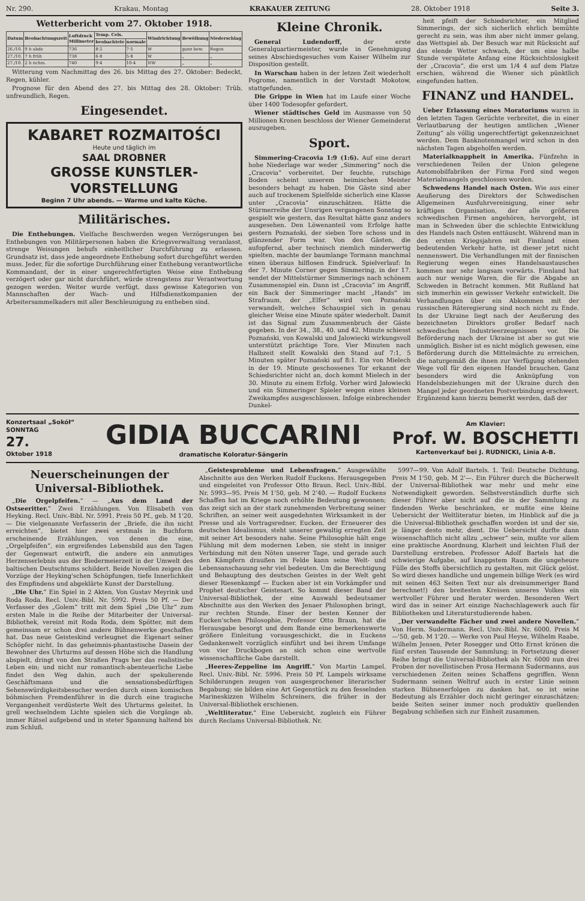Nr. 290. Krakau, Montag KRAKAUER ZEITUNG 28. Oktober 1918 Seite 3.
Wetterbericht vom 27. Oktober 1918.
| Datum | Beobachtungszeit | Luftdruck Millimeter | Temp. Cels. | | Windrichtung | Bewölkung | Niederschlag |
| --- | --- | --- | --- | --- | --- | --- | --- |
| | | | beobachtete | normale | | | |
| 26./10. | 9 h abds | 736 | 8·2 | 7·5 | W | ganz bew. | Regen |
| 27./10. | 7 h früh | 738 | 6·8 | 5·8 | W | „ | „ |
| 27./10. | 2 h nchm. | 740 | 9·4 | 10·4 | NW | „ | „ |
Witterung vom Nachmittag des 26. bis Mittag des 27. Oktober: Bedeckt, Regen, kühler.
Prognose für den Abend des 27. bis Mittag des 28. Oktober: Trüb, unfreundlich, Regen.
Eingesendet.
KABARET ROZMAITOŚCI
Heute und täglich im
SAAL DROBNER
GROSSE KUNSTLER-VORSTELLUNG
Beginn 7 Uhr abends. — Warme und kalte Küche.
Militärisches.
Die Enthebungen. Vielfache Beschwerden wegen Verzögerungen bei Enthebungen von Militärpersonen haben die Kriegsverwaltung veranlasst, strenge Weisungen behufs einheitlicher Durchführung zu erlassen. Grundsatz ist, dass jede angeordnete Enthebung sofort durchgeführt werden muss. Jeder, für die sofortige Durchführung einer Enthebung verantwortliche Kommandant, der in einer ungerechtfertigten Weise eine Enthebung verzögert oder gar nicht durchführt, würde strengstens zur Verantwortung gezogen werden. Weiter wurde verfügt, dass gewisse Kategorien von Mannschaften der Wach- und Hilfsdienstkompanien der Arbeitersammelkaders mit aller Beschleunigung zu entheben sind.
Kleine Chronik.
General Ludendorff, der erste Generalquartiermeister, wurde in Genehmigung seines Abschiedsgesuches vom Kaiser Wilhelm zur Disposition gestellt.
In Warschau haben in der letzen Zeit wiederholt Pogrome, namentlich in der Vorstadt Mokotow, stattgefunden.
Die Grippe in Wien hat im Laufe einer Woche über 1400 Todesopfer gefordert.
Wiener städtisches Geld im Ausmasse von 50 Millionen Kronen beschloss der Wiener Gemeinderat auszugeben.
Sport.
Simmering-Cracovia 1:9 (1:6). Auf eine derart hohe Niederlage war weder „Simmering“ noch die „Cracovia“ vorbereitet. Der feuchte, rutschige Boden scheint unserem heimischen Meister besonders behagt zu haben. Die Gäste sind aber auch auf trockenem Spielfelde sicherlich eine Klasse unter „Cracovia“ einzuschätzen. Hätte die Stürmerreihe der Unsrigen vergangenen Sonntag so gespielt wie gestern, das Resultat hätte ganz anders ausgesehen. Den Löwenanteil vom Erfolge hatte gestern Poznański, der sieben Tore schoss und in glänzender Form war. Von den Gästen, die aufopfernd, aber technisch ziemlich minderwertig spielten, machte der baumlange Tormann manchmal einen überaus hilflosen Eindruck. Spielverlauf: In der 7. Minute Corner gegen Simmering, in der 17. sendet der Mittelstürmer Simmerings nach schönem Zusammenspiel ein. Dann ist „Cracovia“ im Angriff, ein Back der Simmeringer macht „Hands“ im Strafraum, der „Elfer“ wird von Poznański verwandelt, welches Schauspiel sich in genau gleicher Weise eine Minute später wiederholt. Damit ist das Signal zum Zusammenbruch der Gäste gegeben. In der 34., 38., 40. und 42. Minute schiesst Poznański, von Kowalski und Jalowiecki wirkungsvoll unterstützt prächtige Tore. Vier Minuten nach Halbzeit stellt Kowalski den Stand auf 7:1, 5 Minuten später Poznański auf 8:1. Ein von Mielech in der 19. Minute geschossenes Tor erkannt der Schiedsrichter nicht an, doch kommt Mielech in der 30. Minute zu einem Erfolg. Vorher wird Jałowiecki und ein Simmeringer Spieler wegen eines kleinen Zweikampfes ausgeschlossen. Infolge einbrechender Dunkel-
heit pfeift der Schiedsrichter, ein Mitglied Simmerings, der sich sicherlich ehrlich bemühte gerecht zu sein, was ihm aber nicht immer gelang, das Wettspiel ab. Der Besuch war mit Rücksicht auf das elende Wetter schwach, der um eine halbe Stunde verspätete Anfang eine Rücksichtslosigkeit der „Cracovia“, die erst um 1/4 4 auf dem Platze erschien, während die Wiener sich pünktlich eingefunden hatten.
FINANZ und HANDEL.
Ueber Erlassung eines Moratoriums waren in den letzten Tagen Gerüchte verbreitet, die in einer Verlautbarung der heutigen amtlichen „Wiener Zeitung“ als völlig ungerechtfertigt gekennzeichnet werden. Dem Banknotenmangel wird schon in den nächsten Tagen abgeholfen werden.
Materialknappheit in Amerika. Fünfzehn in verschiedenen Teilen der Union gelegene Automobilfabriken der Firma Ford sind wegen Materialmangels geschlossen worden.
Schwedens Handel nach Osten. Wie aus einer Aeußerung des Direktors der Schwedischen Allgemeinen Ausfuhrvereinigung, einer sehr kräftigen Organisation, der alle größeren schwedischen Firmen angehören, hervorgeht, ist man in Schweden über die schlechte Entwicklung des Handels nach Osten enttäuscht. Während man in den ersten Kriegsjahren mit Finnland einen bedeutenden Verkehr hatte, ist dieser jetzt nicht nennenswert. Die Verhandlungen mit der finnischen Regierung wegen eines Handelsaustausches kommen nur sehr langsam vorwärts. Finnland hat auch nur wenige Waren, die für die Abgabe an Schweden in Betracht kommen. Mit Rußland hat sich immerhin ein gewisser Verkehr entwickelt. Die Verhandlungen über ein Abkommen mit der russischen Räteregierung sind noch nicht zu Ende. In der Ukraine liegt nach der Aeußerung des bezeichneten Direktors großer Bedarf nach schwedischen Industrieerzeugnissen vor. Die Beförderung nach der Ukraine ist aber so gut wie unmöglich. Bisher ist es nicht möglich gewesen, eine Beförderung durch die Mittelmächte zu erreichen, die naturgemäß die ihnen zur Verfügung stehenden Wege voll für den eigenen Handel brauchen. Ganz besonders wird die Anknüpfung von Handelsbeziehungen mit der Ukraine durch den Mangel jeder geordneten Postverbindung erschwert. Ergänzend kann hierzu bemerkt werden, daß der
Konzertsaal „Sokół“
SONNTAG
27.
Oktober 1918
GIDIA BUCCARINI
dramatische Koloratur-Sängerin
Am Klavier:
Prof. W. BOSCHETTI
Kartenverkauf bei J. RUDNICKI, Linia A-B.
Neuerscheinungen der Universal-Bibliothek.
„Die Orgelpfeifen.“ — „Aus dem Land der Ostseeritter.“ Zwei Erzählungen. Von Elisabeth von Heyking. Recl. Univ.-Bibl. Nr. 5991. Preis 50 Pf., geb. M 1'20. — Die vielgenannte Verfasserin der „Briefe, die ihn nicht erreichten“, bietet hier zwei erstmals in Buchform erscheinende Erzählungen, von denen die eine, „Orgelpfeifen“, ein ergreifendes Lebensbild aus den Tagen der Gegenwart entwirft, die andere ein anmutiges Herzenserlebnis aus der Biedermeierzeit in der Umwelt des baltischen Deutschtums schildert. Beide Novellen zeigen die Vorzüge der Heyking'schen Schöpfungen, tiefe Innerlichkeit des Empfindens und abgeklärte Kunst der Darstellung.
„Die Uhr.“ Ein Spiel in 2 Akten. Von Gustav Meyrink und Roda Roda. Recl. Univ.-Bibl. Nr. 5992. Preis 50 Pf. — Der Verfasser des „Golem“ tritt mit dem Spiel „Die Uhr“ zum ersten Male in die Reihe der Mitarbeiter der Universal-Bibliothek, vereint mit Roda Roda, dem Spötter, mit dem gemeinsam er schon drei andere Bühnenwerke geschaffen hat. Das neue Geisteskind verleugnet die Eigenart seiner Schöpfer nicht. In das geheimnis-phantastische Dasein der Bewohner des Uhrturms auf dessen Höhe sich die Handlung abspielt, dringt von den Straßen Prags her das realistische Leben ein; und nicht nur romantisch-abenteuerliche Liebe findet den Weg dahin, auch der spekulierende Geschäftsmann und die sensationsbedürftigen Sehenswürdigkeitsbesucher werden durch einen komischen böhmischen Fremdenführer in die durch eine tragische Vergangenheit verdüsterte Welt des Uhrturms geleitet. In grell wechselndem Lichte spielen sich die Vorgänge ab, immer Rätsel aufgebend und in steter Spannung haltend bis zum Schluß.
„Geistesprobleme und Lebensfragen.“ Ausgewählte Abschnitte aus den Werken Rudolf Euckens. Herausgegeben und eingeleitet von Professor Otto Braun. Recl. Univ.-Bibl. Nr. 5993—95. Preis M 1'50, geb. M 2'40. — Rudolf Euckens Schaffen hat im Kriege noch erhöhte Bedeutung gewonnen; das zeigt sich an der stark zunehmenden Verbreitung seiner Schriften, an seiner weit ausgedehnten Wirksamkeit in der Presse und als Vortragsredner. Eucken, der Erneuerer des deutschen Idealismus, steht unserer gewaltig erregten Zeit mit seiner Art besonders nahe. Seine Philosophie hält enge Fühlung mit dem modernen Leben, sie steht in inniger Verbindung mit den Nöten unserer Tage, und gerade auch den Kämpfern draußen im Felde kann seine Welt- und Lebensanschauung sehr viel bedeuten. Um die Berechtigung und Behauptung des deutschen Geistes in der Welt geht dieser Riesenkampf — Eucken aber ist ein Vorkämpfer und Prophet deutscher Geistesart. So kommt dieser Band der Universal-Bibliothek, der eine Auswahl bedeutsamer Abschnitte aus den Werken des Jenaer Philosophen bringt, zur rechten Stunde. Einer der besten Kenner der Eucken'schen Philosophie, Professor Otto Braun, hat die Herausgabe besorgt und dem Bande eine bemerkenswerte größere Einleitung vorausgeschickt, die in Euckens Gedankenwelt vorzüglich einführt und bei ihrem Umfange von vier Druckbogen an sich schon eine wertvolle wissenschaftliche Gabe darstellt.
„Heeres-Zeppeline im Angriff.“ Von Martin Lampel. Recl. Univ.-Bibl. Nr. 5996. Preis 50 Pf. Lampels wirksame Schilderungen zeugen von ausgesprochener literarischer Begabung; sie bilden eine Art Gegenstück zu den fesselnden Marineskizzen Wilhelm Schreiners, die früher in der Universal-Bibliothek erschienen.
„Weltliteratur.“ Eine Uebersicht, zugleich ein Führer durch Reclams Universal-Bibliothek. Nr.
5997—99. Von Adolf Bartels. 1. Teil: Deutsche Dichtung. Preis M 1'50, geb. M 2'—. Ein Führer durch die Bücherwelt der Universal-Bibliothek war mehr und mehr eine Notwendigkeit geworden. Selbstverständlich durfte sich dieser Führer aber nicht auf die in der Sammlung zu findenden Werke beschränken, er mußte eine kleine Uebersicht der Weltliteratur bieten, im Hinblick auf die ja die Universal-Bibliothek geschaffen worden ist und der sie, je länger desto mehr, dient. Die Uebersicht durfte dann wissenschaftlich nicht allzu „schwer“ sein, mußte vor allem eine praktische Anordnung, Klarheit und leichten Fluß der Darstellung erstreben. Professor Adolf Bartels hat die schwierige Aufgabe, auf knappstem Raum die ungeheure Fülle des Stoffs übersichtlich zu gestalten, mit Glück gelöst. So wird dieses handliche und ungemein billige Werk (es wird mit seinen 463 Seiten Text nur als dreinummeriger Band berechnet!) den breitesten Kreisen unseres Volkes ein wertvoller Führer und Berater werden. Besonderen Wert wird das in seiner Art einzige Nachschlagewerk auch für Bibliotheken und Literaturstudierende haben.
„Der verwandelte Fächer und zwei andere Novellen.“ Von Herm. Sudermann. Recl. Univ.-Bibl. Nr. 6000. Preis M —'50, geb. M 1'20. — Werke von Paul Heyse, Wilhelm Raabe, Wilhelm Jensen, Peter Rosegger und Otto Ernst krönen die fünf ersten Tausende der Sammlung; in Fortsetzung dieser Reihe bringt die Universal-Bibliothek als Nr. 6000 nun drei Proben der novellistischen Prosa Hermann Sudermanns, aus verschiedenen Zeiten seines Schaffens gegriffen. Wenn Sudermann seinen Weltruf auch in erster Linie seinen starken Bühnenerfolgen zu danken hat, so ist seine Bedeutung als Erzähler doch nicht geringer einzuschätzen; beide Seiten seiner immer noch produktiv quellenden Begabung schließen sich zur Einheit zusammen.